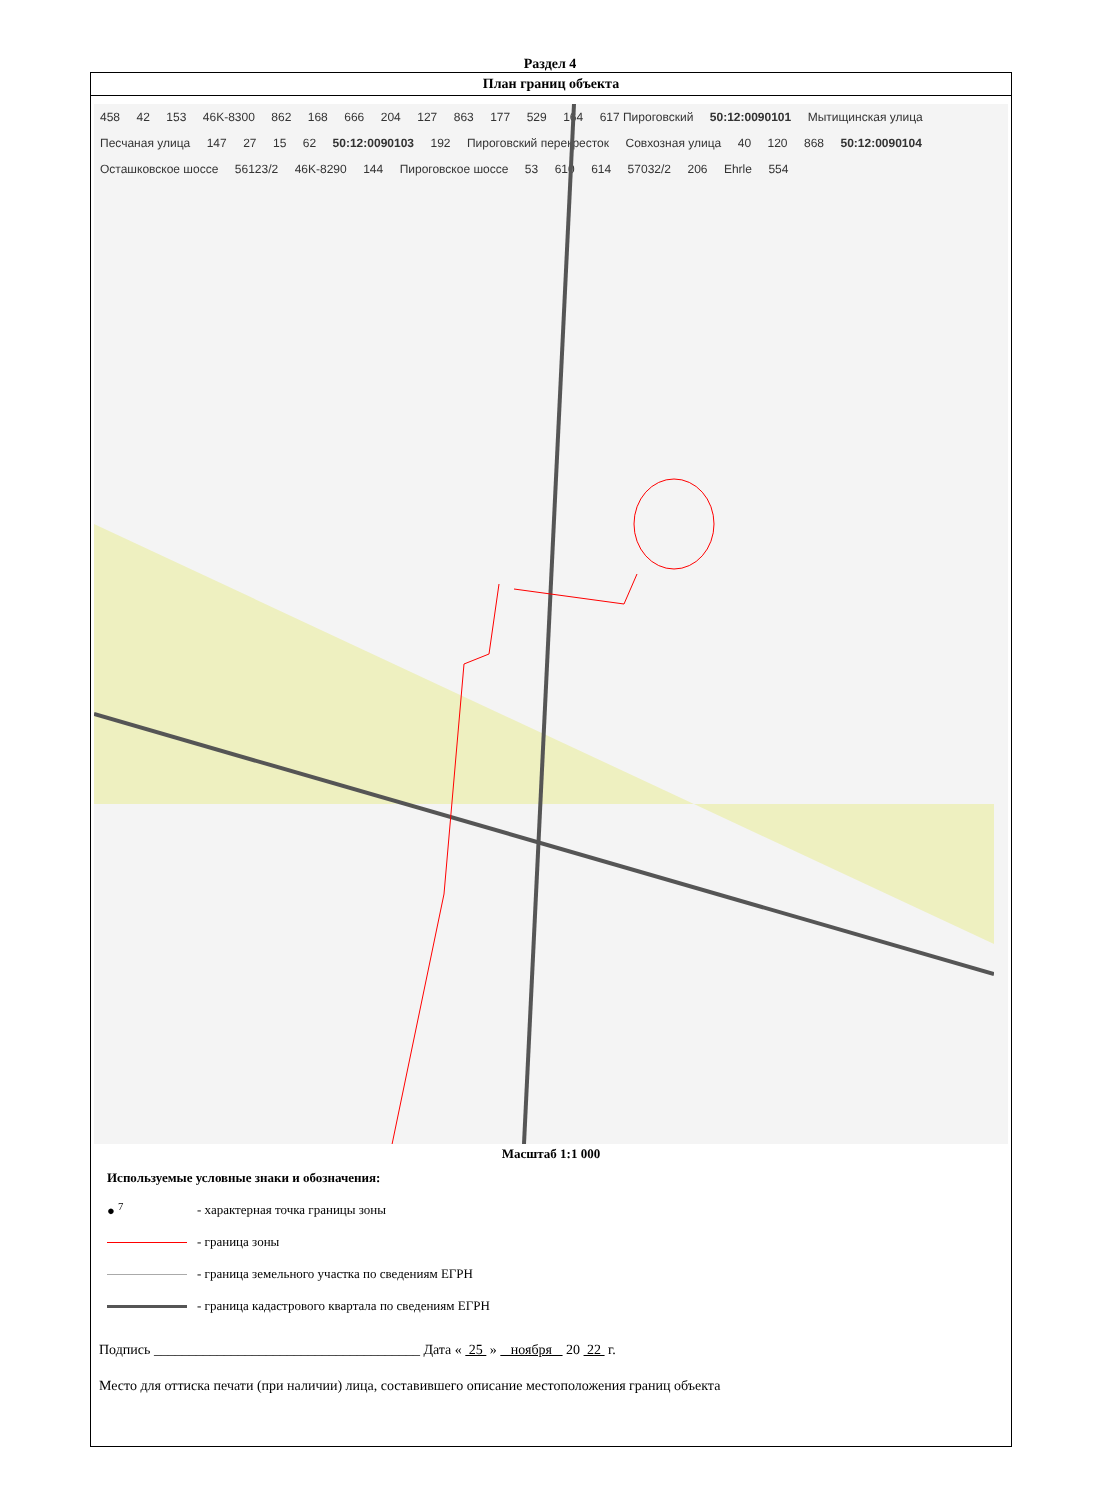Раздел 4
План границ объекта
458 42 153 46K-8300 862 168 666 204 127 863 177 529 164 617 Пироговский 50:12:0090101 Мытищинская улица Песчаная улица 147 27 15 62 50:12:0090103 192 Пироговский перекресток Совхозная улица 40 120 868 50:12:0090104 Осташковское шоссе 56123/2 46K-8290 144 Пироговское шоссе 53 610 614 57032/2 206 Ehrle 554
Масштаб 1:1 000
Используемые условные знаки и обозначения:
● <sup>7</sup>
- характерная точка границы зоны
- граница зоны
- граница земельного участка по сведениям ЕГРН
- граница кадастрового квартала по сведениям ЕГРН
Подпись ______________________________________ Дата « 25 » ноября 20 22 г.
Место для оттиска печати (при наличии) лица, составившего описание местоположения границ объекта